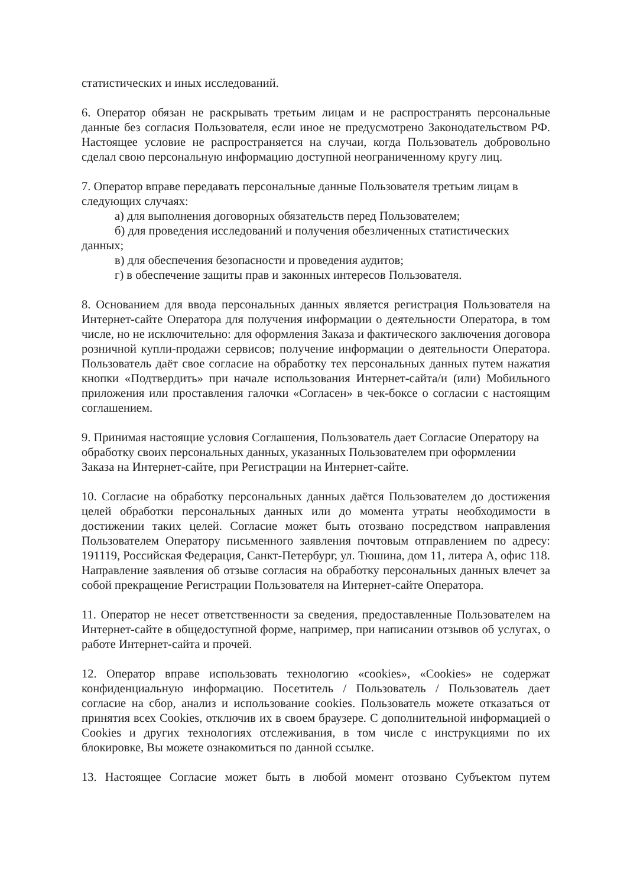статистических и иных исследований.
6. Оператор обязан не раскрывать третьим лицам и не распространять персональные данные без согласия Пользователя, если иное не предусмотрено Законодательством РФ. Настоящее условие не распространяется на случаи, когда Пользователь добровольно сделал свою персональную информацию доступной неограниченному кругу лиц.
7. Оператор вправе передавать персональные данные Пользователя третьим лицам в следующих случаях:
а) для выполнения договорных обязательств перед Пользователем;
б) для проведения исследований и получения обезличенных статистических
данных;
в) для обеспечения безопасности и проведения аудитов;
г) в обеспечение защиты прав и законных интересов Пользователя.
8. Основанием для ввода персональных данных является регистрация Пользователя на Интернет-сайте Оператора для получения информации о деятельности Оператора, в том числе, но не исключительно: для оформления Заказа и фактического заключения договора розничной купли-продажи сервисов; получение информации о деятельности Оператора. Пользователь даёт свое согласие на обработку тех персональных данных путем нажатия кнопки «Подтвердить» при начале использования Интернет-сайта/и (или) Мобильного приложения или проставления галочки «Согласен» в чек-боксе о согласии с настоящим соглашением.
9. Принимая настоящие условия Соглашения, Пользователь дает Согласие Оператору на обработку своих персональных данных, указанных Пользователем при оформлении Заказа на Интернет-сайте, при Регистрации на Интернет-сайте.
10. Согласие на обработку персональных данных даётся Пользователем до достижения целей обработки персональных данных или до момента утраты необходимости в достижении таких целей. Согласие может быть отозвано посредством направления Пользователем Оператору письменного заявления почтовым отправлением по адресу: 191119, Российская Федерация, Санкт-Петербург, ул. Тюшина, дом 11, литера А, офис 118. Направление заявления об отзыве согласия на обработку персональных данных влечет за собой прекращение Регистрации Пользователя на Интернет-сайте Оператора.
11. Оператор не несет ответственности за сведения, предоставленные Пользователем на Интернет-сайте в общедоступной форме, например, при написании отзывов об услугах, о работе Интернет-сайта и прочей.
12. Оператор вправе использовать технологию «cookies», «Cookies» не содержат конфиденциальную информацию. Посетитель / Пользователь / Пользователь дает согласие на сбор, анализ и использование cookies. Пользователь можете отказаться от принятия всех Cookies, отключив их в своем браузере. С дополнительной информацией о Cookies и других технологиях отслеживания, в том числе с инструкциями по их блокировке, Вы можете ознакомиться по данной ссылке.
13. Настоящее Согласие может быть в любой момент отозвано Субъектом путем